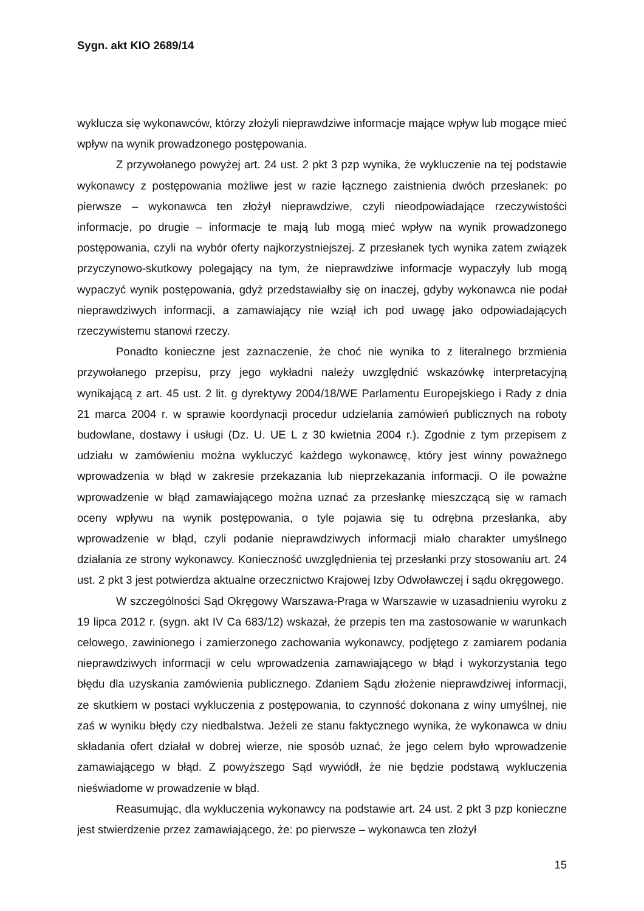Sygn. akt KIO 2689/14
wyklucza się wykonawców, którzy złożyli nieprawdziwe informacje mające wpływ lub mogące mieć wpływ na wynik prowadzonego postępowania.
Z przywołanego powyżej art. 24 ust. 2 pkt 3 pzp wynika, że wykluczenie na tej podstawie wykonawcy z postępowania możliwe jest w razie łącznego zaistnienia dwóch przesłanek: po pierwsze – wykonawca ten złożył nieprawdziwe, czyli nieodpowiadające rzeczywistości informacje, po drugie – informacje te mają lub mogą mieć wpływ na wynik prowadzonego postępowania, czyli na wybór oferty najkorzystniejszej. Z przesłanek tych wynika zatem związek przyczynowo-skutkowy polegający na tym, że nieprawdziwe informacje wypaczyły lub mogą wypaczyć wynik postępowania, gdyż przedstawiałby się on inaczej, gdyby wykonawca nie podał nieprawdziwych informacji, a zamawiający nie wziął ich pod uwagę jako odpowiadających rzeczywistemu stanowi rzeczy.
Ponadto konieczne jest zaznaczenie, że choć nie wynika to z literalnego brzmienia przywołanego przepisu, przy jego wykładni należy uwzględnić wskazówkę interpretacyjną wynikającą z art. 45 ust. 2 lit. g dyrektywy 2004/18/WE Parlamentu Europejskiego i Rady z dnia 21 marca 2004 r. w sprawie koordynacji procedur udzielania zamówień publicznych na roboty budowlane, dostawy i usługi (Dz. U. UE L z 30 kwietnia 2004 r.). Zgodnie z tym przepisem z udziału w zamówieniu można wykluczyć każdego wykonawcę, który jest winny poważnego wprowadzenia w błąd w zakresie przekazania lub nieprzekazania informacji. O ile poważne wprowadzenie w błąd zamawiającego można uznać za przesłankę mieszczącą się w ramach oceny wpływu na wynik postępowania, o tyle pojawia się tu odrębna przesłanka, aby wprowadzenie w błąd, czyli podanie nieprawdziwych informacji miało charakter umyślnego działania ze strony wykonawcy. Konieczność uwzględnienia tej przesłanki przy stosowaniu art. 24 ust. 2 pkt 3 jest potwierdza aktualne orzecznictwo Krajowej Izby Odwoławczej i sądu okręgowego.
W szczególności Sąd Okręgowy Warszawa-Praga w Warszawie w uzasadnieniu wyroku z 19 lipca 2012 r. (sygn. akt IV Ca 683/12) wskazał, że przepis ten ma zastosowanie w warunkach celowego, zawinionego i zamierzonego zachowania wykonawcy, podjętego z zamiarem podania nieprawdziwych informacji w celu wprowadzenia zamawiającego w błąd i wykorzystania tego błędu dla uzyskania zamówienia publicznego. Zdaniem Sądu złożenie nieprawdziwej informacji, ze skutkiem w postaci wykluczenia z postępowania, to czynność dokonana z winy umyślnej, nie zaś w wyniku błędy czy niedbalstwa. Jeżeli ze stanu faktycznego wynika, że wykonawca w dniu składania ofert działał w dobrej wierze, nie sposób uznać, że jego celem było wprowadzenie zamawiającego w błąd. Z powyższego Sąd wywiódł, że nie będzie podstawą wykluczenia nieświadome w prowadzenie w błąd.
Reasumując, dla wykluczenia wykonawcy na podstawie art. 24 ust. 2 pkt 3 pzp konieczne jest stwierdzenie przez zamawiającego, że: po pierwsze – wykonawca ten złożył
15